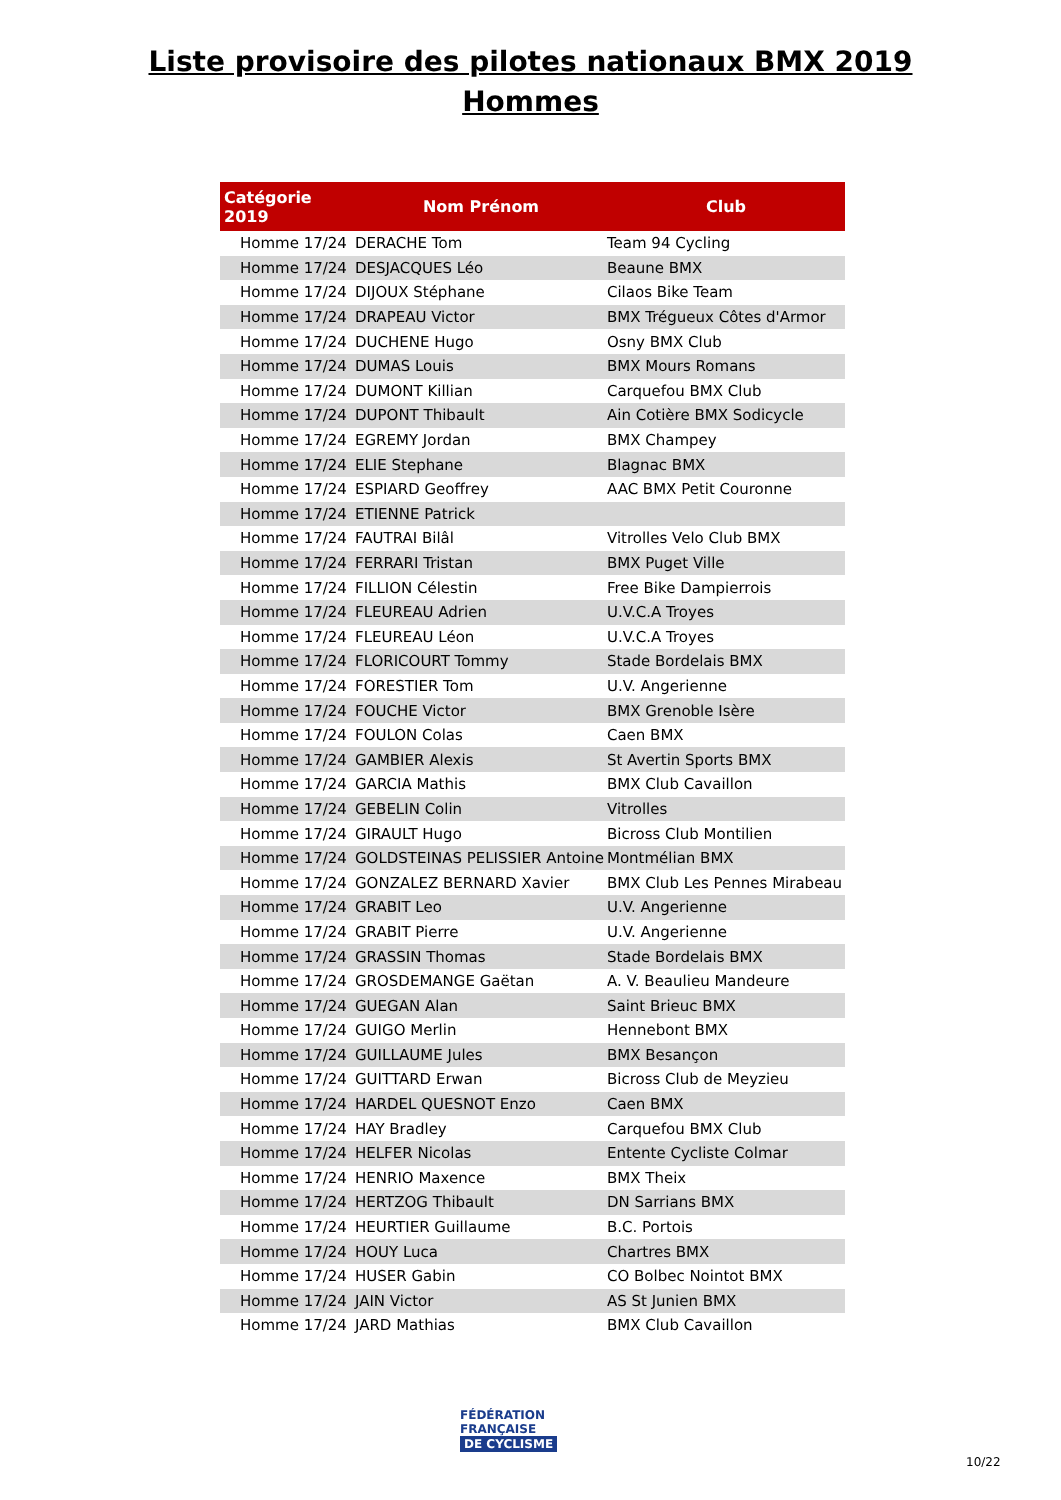Liste provisoire des pilotes nationaux BMX 2019
Hommes
| Catégorie 2019 | Nom Prénom | Club |
| --- | --- | --- |
| Homme 17/24 | DERACHE Tom | Team 94 Cycling |
| Homme 17/24 | DESJACQUES Léo | Beaune BMX |
| Homme 17/24 | DIJOUX Stéphane | Cilaos Bike Team |
| Homme 17/24 | DRAPEAU Victor | BMX Trégueux Côtes d'Armor |
| Homme 17/24 | DUCHENE Hugo | Osny BMX Club |
| Homme 17/24 | DUMAS Louis | BMX Mours Romans |
| Homme 17/24 | DUMONT Killian | Carquefou BMX Club |
| Homme 17/24 | DUPONT Thibault | Ain Cotière BMX Sodicycle |
| Homme 17/24 | EGREMY Jordan | BMX Champey |
| Homme 17/24 | ELIE Stephane | Blagnac BMX |
| Homme 17/24 | ESPIARD Geoffrey | AAC BMX Petit Couronne |
| Homme 17/24 | ETIENNE Patrick | |
| Homme 17/24 | FAUTRAI Bilâl | Vitrolles Velo Club BMX |
| Homme 17/24 | FERRARI Tristan | BMX Puget Ville |
| Homme 17/24 | FILLION Célestin | Free Bike Dampierrois |
| Homme 17/24 | FLEUREAU Adrien | U.V.C.A Troyes |
| Homme 17/24 | FLEUREAU Léon | U.V.C.A Troyes |
| Homme 17/24 | FLORICOURT Tommy | Stade Bordelais BMX |
| Homme 17/24 | FORESTIER Tom | U.V. Angerienne |
| Homme 17/24 | FOUCHE Victor | BMX Grenoble Isère |
| Homme 17/24 | FOULON Colas | Caen BMX |
| Homme 17/24 | GAMBIER Alexis | St Avertin Sports BMX |
| Homme 17/24 | GARCIA Mathis | BMX Club Cavaillon |
| Homme 17/24 | GEBELIN Colin | Vitrolles |
| Homme 17/24 | GIRAULT Hugo | Bicross Club Montilien |
| Homme 17/24 | GOLDSTEINAS PELISSIER Antoine | Montmélian BMX |
| Homme 17/24 | GONZALEZ BERNARD Xavier | BMX Club Les Pennes Mirabeau |
| Homme 17/24 | GRABIT Leo | U.V. Angerienne |
| Homme 17/24 | GRABIT Pierre | U.V. Angerienne |
| Homme 17/24 | GRASSIN Thomas | Stade Bordelais BMX |
| Homme 17/24 | GROSDEMANGE Gaëtan | A. V. Beaulieu Mandeure |
| Homme 17/24 | GUEGAN Alan | Saint Brieuc BMX |
| Homme 17/24 | GUIGO Merlin | Hennebont BMX |
| Homme 17/24 | GUILLAUME Jules | BMX Besançon |
| Homme 17/24 | GUITTARD Erwan | Bicross Club de Meyzieu |
| Homme 17/24 | HARDEL QUESNOT Enzo | Caen BMX |
| Homme 17/24 | HAY Bradley | Carquefou BMX Club |
| Homme 17/24 | HELFER Nicolas | Entente Cycliste Colmar |
| Homme 17/24 | HENRIO Maxence | BMX Theix |
| Homme 17/24 | HERTZOG Thibault | DN Sarrians BMX |
| Homme 17/24 | HEURTIER Guillaume | B.C. Portois |
| Homme 17/24 | HOUY Luca | Chartres BMX |
| Homme 17/24 | HUSER Gabin | CO Bolbec Nointot BMX |
| Homme 17/24 | JAIN Victor | AS St Junien BMX |
| Homme 17/24 | JARD Mathias | BMX Club Cavaillon |
FÉDÉRATION
FRANÇAISE
DE CYCLISME
10/22